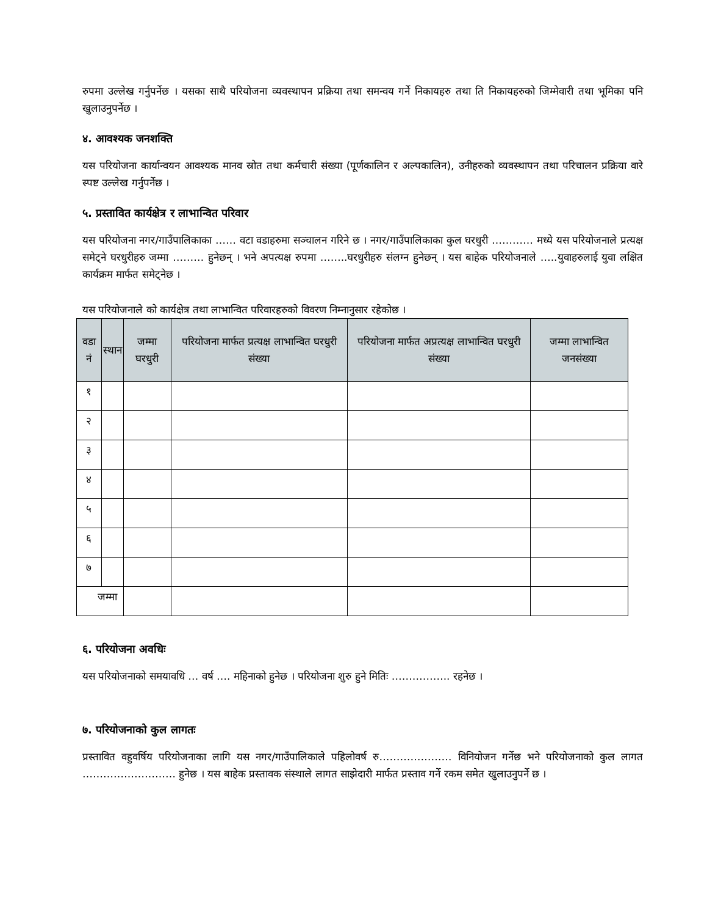रुपमा उल्लेख गर्नुपर्नेछ । यसका साथै परियोजना व्यवस्थापन प्रक्रिया तथा समन्वय गर्ने निकायहरु तथा ति निकायहरुको जिम्मेवारी तथा भूमिका पनि खुलाउनुपर्नेछ ।
४. आवश्यक जनशक्ति
यस परियोजना कार्यान्वयन आवश्यक मानव स्रोत तथा कर्मचारी संख्या (पूर्णकालिन र अल्पकालिन), उनीहरुको व्यवस्थापन तथा परिचालन प्रक्रिया वारे स्पष्ट उल्लेख गर्नुपर्नेछ ।
५. प्रस्तावित कार्यक्षेत्र र लाभान्वित परिवार
यस परियोजना नगर/गाउँपालिकाका …… वटा वडाहरुमा सञ्चालन गरिने छ । नगर/गाउँपालिकाका कुल घरधुरी ………… मध्ये यस परियोजनाले प्रत्यक्ष समेट्ने घरधुरीहरु जम्मा ……… हुनेछन् । भने अपत्यक्ष रुपमा ……..घरधुरीहरु संलग्न हुनेछन् । यस बाहेक परियोजनाले …..युवाहरुलाई युवा लक्षित कार्यक्रम मार्फत समेट्नेछ ।
यस परियोजनाले को कार्यक्षेत्र तथा लाभान्वित परिवारहरुको विवरण निम्नानुसार रहेकोछ ।
| वडा नं | स्थान | जम्मा घरधुरी | परियोजना मार्फत प्रत्यक्ष लाभान्वित घरधुरी संख्या | परियोजना मार्फत अप्रत्यक्ष लाभान्वित घरधुरी संख्या | जम्मा लाभान्वित जनसंख्या |
| --- | --- | --- | --- | --- | --- |
| १ | | | | | |
| २ | | | | | |
| ३ | | | | | |
| ४ | | | | | |
| ५ | | | | | |
| ६ | | | | | |
| ७ | | | | | |
| जम्मा | | | | | |
६. परियोजना अवधिः
यस परियोजनाको समयावधि … वर्ष …. महिनाको हुनेछ । परियोजना शुरु हुने मितिः …………….. रहनेछ ।
७. परियोजनाको कुल लागतः
प्रस्तावित वहुवर्षिय परियोजनाका लागि यस नगर/गाउँपालिकाले पहिलोवर्ष रु………………… विनियोजन गर्नेछ भने परियोजनाको कुल लागत ……………………… हुनेछ । यस बाहेक प्रस्तावक संस्थाले लागत साझेदारी मार्फत प्रस्ताव गर्ने रकम समेत खुलाउनुपर्ने छ ।